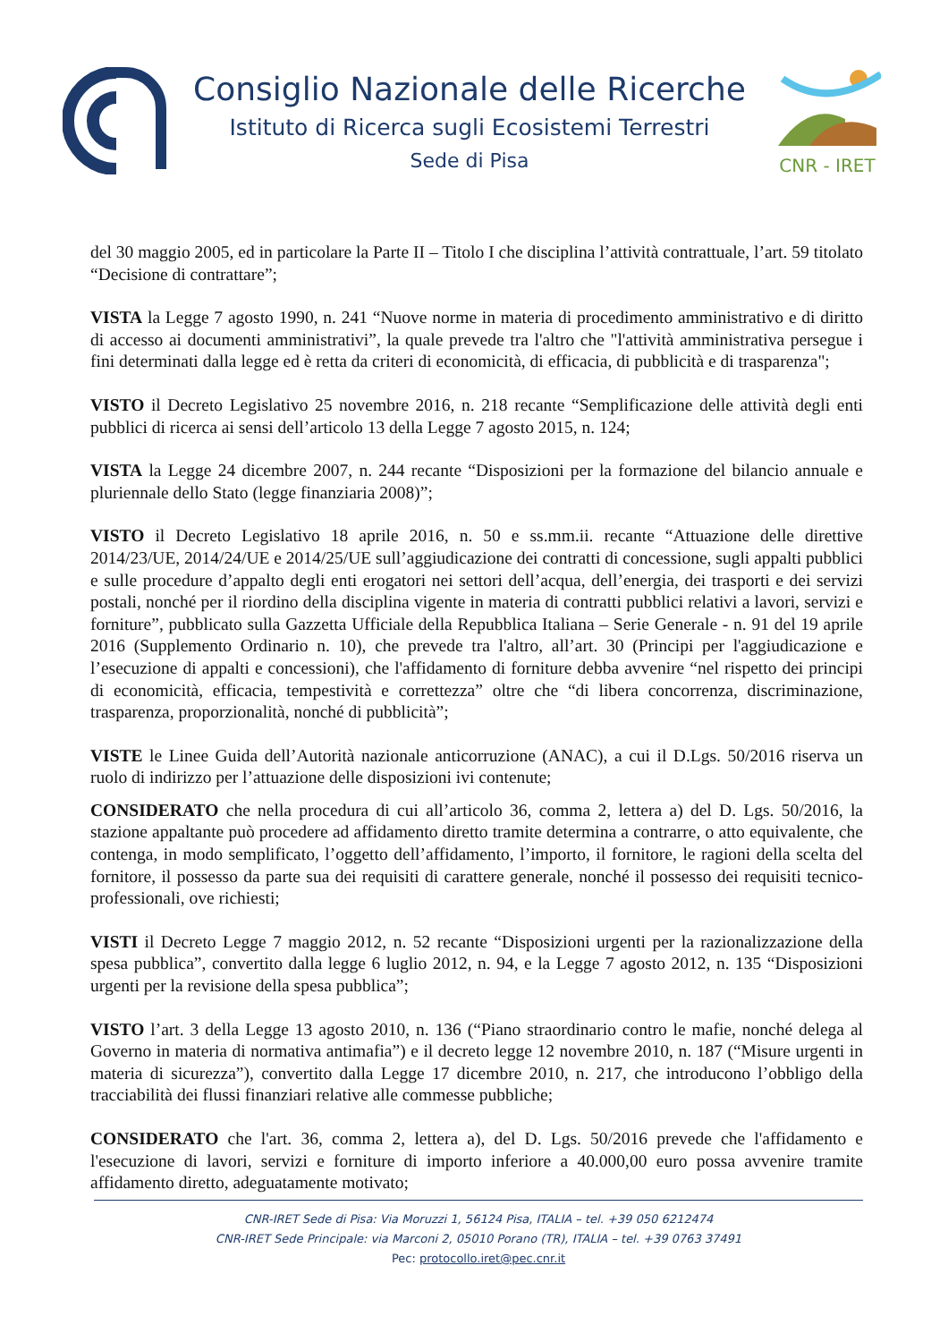Consiglio Nazionale delle Ricerche
Istituto di Ricerca sugli Ecosistemi Terrestri
Sede di Pisa
CNR - IRET
del 30 maggio 2005, ed in particolare la Parte II – Titolo I che disciplina l’attività contrattuale, l’art. 59 titolato “Decisione di contrattare”;
VISTA la Legge 7 agosto 1990, n. 241 “Nuove norme in materia di procedimento amministrativo e di diritto di accesso ai documenti amministrativi”, la quale prevede tra l'altro che "l'attività amministrativa persegue i fini determinati dalla legge ed è retta da criteri di economicità, di efficacia, di pubblicità e di trasparenza";
VISTO il Decreto Legislativo 25 novembre 2016, n. 218 recante “Semplificazione delle attività degli enti pubblici di ricerca ai sensi dell’articolo 13 della Legge 7 agosto 2015, n. 124;
VISTA la Legge 24 dicembre 2007, n. 244 recante “Disposizioni per la formazione del bilancio annuale e pluriennale dello Stato (legge finanziaria 2008)”;
VISTO il Decreto Legislativo 18 aprile 2016, n. 50 e ss.mm.ii. recante “Attuazione delle direttive 2014/23/UE, 2014/24/UE e 2014/25/UE sull’aggiudicazione dei contratti di concessione, sugli appalti pubblici e sulle procedure d’appalto degli enti erogatori nei settori dell’acqua, dell’energia, dei trasporti e dei servizi postali, nonché per il riordino della disciplina vigente in materia di contratti pubblici relativi a lavori, servizi e forniture”, pubblicato sulla Gazzetta Ufficiale della Repubblica Italiana – Serie Generale - n. 91 del 19 aprile 2016 (Supplemento Ordinario n. 10), che prevede tra l'altro, all’art. 30 (Principi per l'aggiudicazione e l’esecuzione di appalti e concessioni), che l'affidamento di forniture debba avvenire “nel rispetto dei principi di economicità, efficacia, tempestività e correttezza” oltre che “di libera concorrenza, discriminazione, trasparenza, proporzionalità, nonché di pubblicità”;
VISTE le Linee Guida dell’Autorità nazionale anticorruzione (ANAC), a cui il D.Lgs. 50/2016 riserva un ruolo di indirizzo per l’attuazione delle disposizioni ivi contenute;
CONSIDERATO che nella procedura di cui all’articolo 36, comma 2, lettera a) del D. Lgs. 50/2016, la stazione appaltante può procedere ad affidamento diretto tramite determina a contrarre, o atto equivalente, che contenga, in modo semplificato, l’oggetto dell’affidamento, l’importo, il fornitore, le ragioni della scelta del fornitore, il possesso da parte sua dei requisiti di carattere generale, nonché il possesso dei requisiti tecnico-professionali, ove richiesti;
VISTI il Decreto Legge 7 maggio 2012, n. 52 recante “Disposizioni urgenti per la razionalizzazione della spesa pubblica”, convertito dalla legge 6 luglio 2012, n. 94, e la Legge 7 agosto 2012, n. 135 “Disposizioni urgenti per la revisione della spesa pubblica”;
VISTO l’art. 3 della Legge 13 agosto 2010, n. 136 (“Piano straordinario contro le mafie, nonché delega al Governo in materia di normativa antimafia”) e il decreto legge 12 novembre 2010, n. 187 (“Misure urgenti in materia di sicurezza”), convertito dalla Legge 17 dicembre 2010, n. 217, che introducono l’obbligo della tracciabilità dei flussi finanziari relative alle commesse pubbliche;
CONSIDERATO che l'art. 36, comma 2, lettera a), del D. Lgs. 50/2016 prevede che l'affidamento e l'esecuzione di lavori, servizi e forniture di importo inferiore a 40.000,00 euro possa avvenire tramite affidamento diretto, adeguatamente motivato;
CNR-IRET Sede di Pisa: Via Moruzzi 1, 56124 Pisa, ITALIA – tel. +39 050 6212474
CNR-IRET Sede Principale: via Marconi 2, 05010 Porano (TR), ITALIA – tel. +39 0763 37491
Pec: protocollo.iret@pec.cnr.it